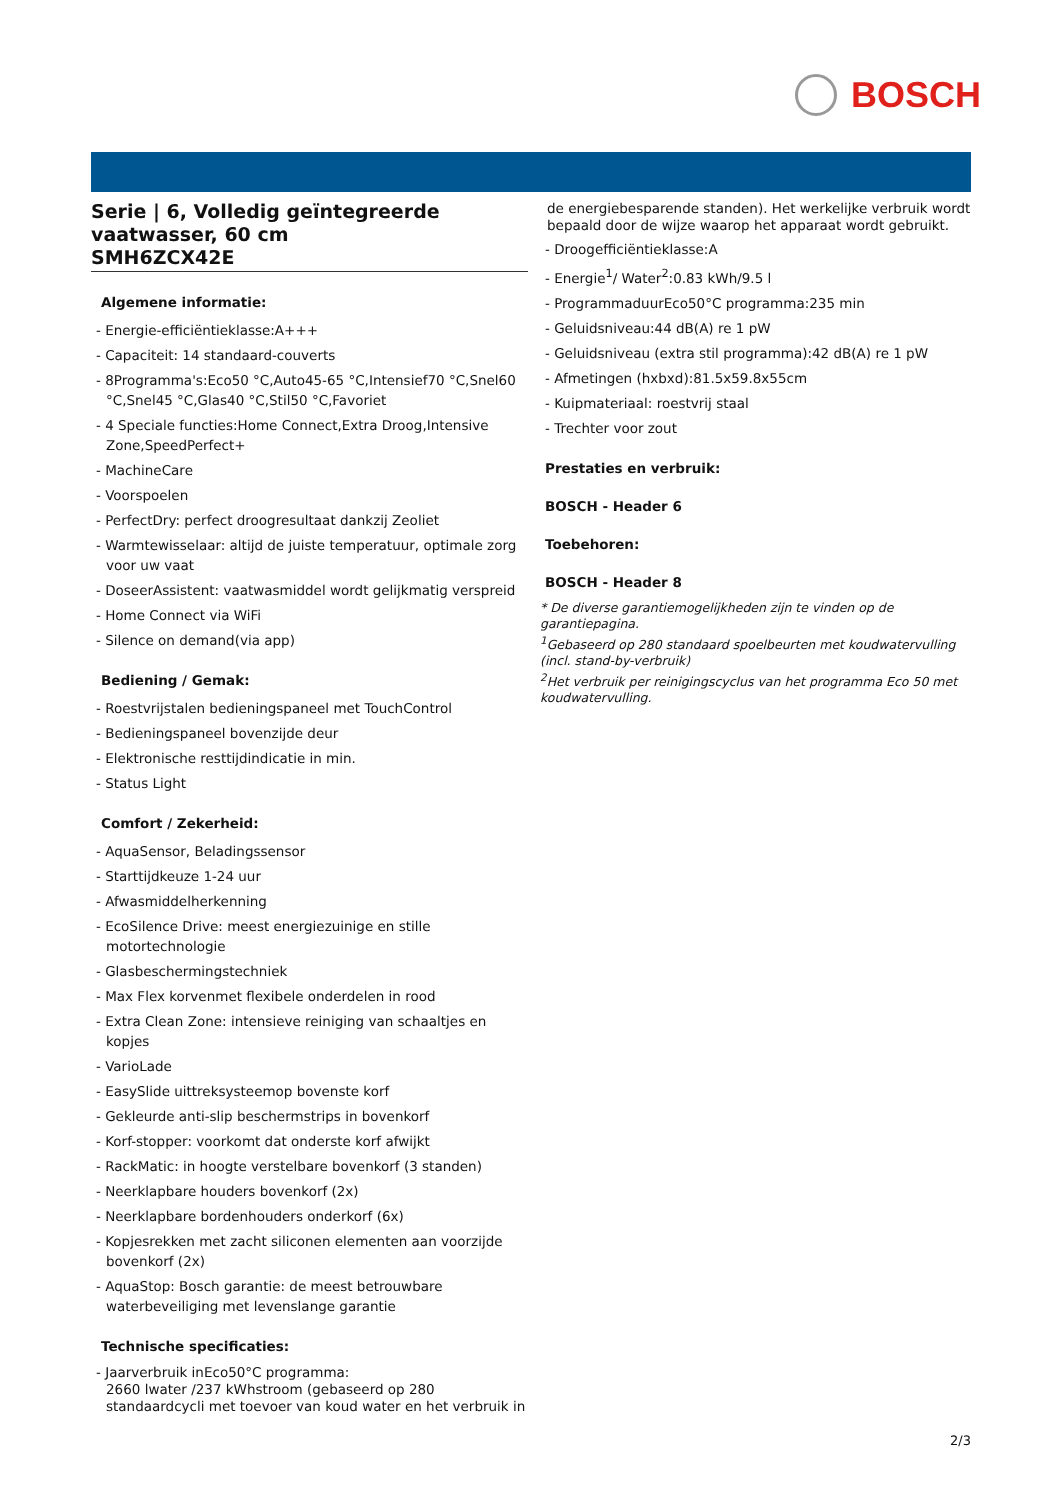BOSCH
Serie | 6, Volledig geïntegreerde vaatwasser, 60 cm
SMH6ZCX42E
Algemene informatie:
- Energie-efficiëntieklasse:A+++
- Capaciteit: 14 standaard-couverts
- 8Programma's:Eco50 °C,Auto45-65 °C,Intensief70 °C,Snel60 °C,Snel45 °C,Glas40 °C,Stil50 °C,Favoriet
- 4 Speciale functies:Home Connect,Extra Droog,Intensive Zone,SpeedPerfect+
- MachineCare
- Voorspoelen
- PerfectDry: perfect droogresultaat dankzij Zeoliet
- Warmtewisselaar: altijd de juiste temperatuur, optimale zorg voor uw vaat
- DoseerAssistent: vaatwasmiddel wordt gelijkmatig verspreid
- Home Connect via WiFi
- Silence on demand(via app)
Bediening / Gemak:
- Roestvrijstalen bedieningspaneel met TouchControl
- Bedieningspaneel bovenzijde deur
- Elektronische resttijdindicatie in min.
- Status Light
Comfort / Zekerheid:
- AquaSensor, Beladingssensor
- Starttijdkeuze 1-24 uur
- Afwasmiddelherkenning
- EcoSilence Drive: meest energiezuinige en stille motortechnologie
- Glasbeschermingstechniek
- Max Flex korvenmet flexibele onderdelen in rood
- Extra Clean Zone: intensieve reiniging van schaaltjes en kopjes
- VarioLade
- EasySlide uittreksysteemop bovenste korf
- Gekleurde anti-slip beschermstrips in bovenkorf
- Korf-stopper: voorkomt dat onderste korf afwijkt
- RackMatic: in hoogte verstelbare bovenkorf (3 standen)
- Neerklapbare houders bovenkorf (2x)
- Neerklapbare bordenhouders onderkorf (6x)
- Kopjesrekken met zacht siliconen elementen aan voorzijde bovenkorf (2x)
- AquaStop: Bosch garantie: de meest betrouwbare waterbeveiliging met levenslange garantie
Technische specificaties:
- Jaarverbruik inEco50°C programma:
2660 lwater /237 kWhstroom (gebaseerd op 280 standaardcycli met toevoer van koud water en het verbruik in
de energiebesparende standen). Het werkelijke verbruik wordt bepaald door de wijze waarop het apparaat wordt gebruikt.
- Droogefficiëntieklasse:A
- Energie<sup>1</sup>/ Water<sup>2</sup>:0.83 kWh/9.5 l
- ProgrammaduurEco50°C programma:235 min
- Geluidsniveau:44 dB(A) re 1 pW
- Geluidsniveau (extra stil programma):42 dB(A) re 1 pW
- Afmetingen (hxbxd):81.5x59.8x55cm
- Kuipmateriaal: roestvrij staal
- Trechter voor zout
Prestaties en verbruik:
BOSCH - Header 6
Toebehoren:
BOSCH - Header 8
* De diverse garantiemogelijkheden zijn te vinden op de garantiepagina.
<sup>1</sup> Gebaseerd op 280 standaard spoelbeurten met koudwatervulling (incl. stand-by-verbruik)
<sup>2</sup> Het verbruik per reinigingscyclus van het programma Eco 50 met koudwatervulling.
2/3